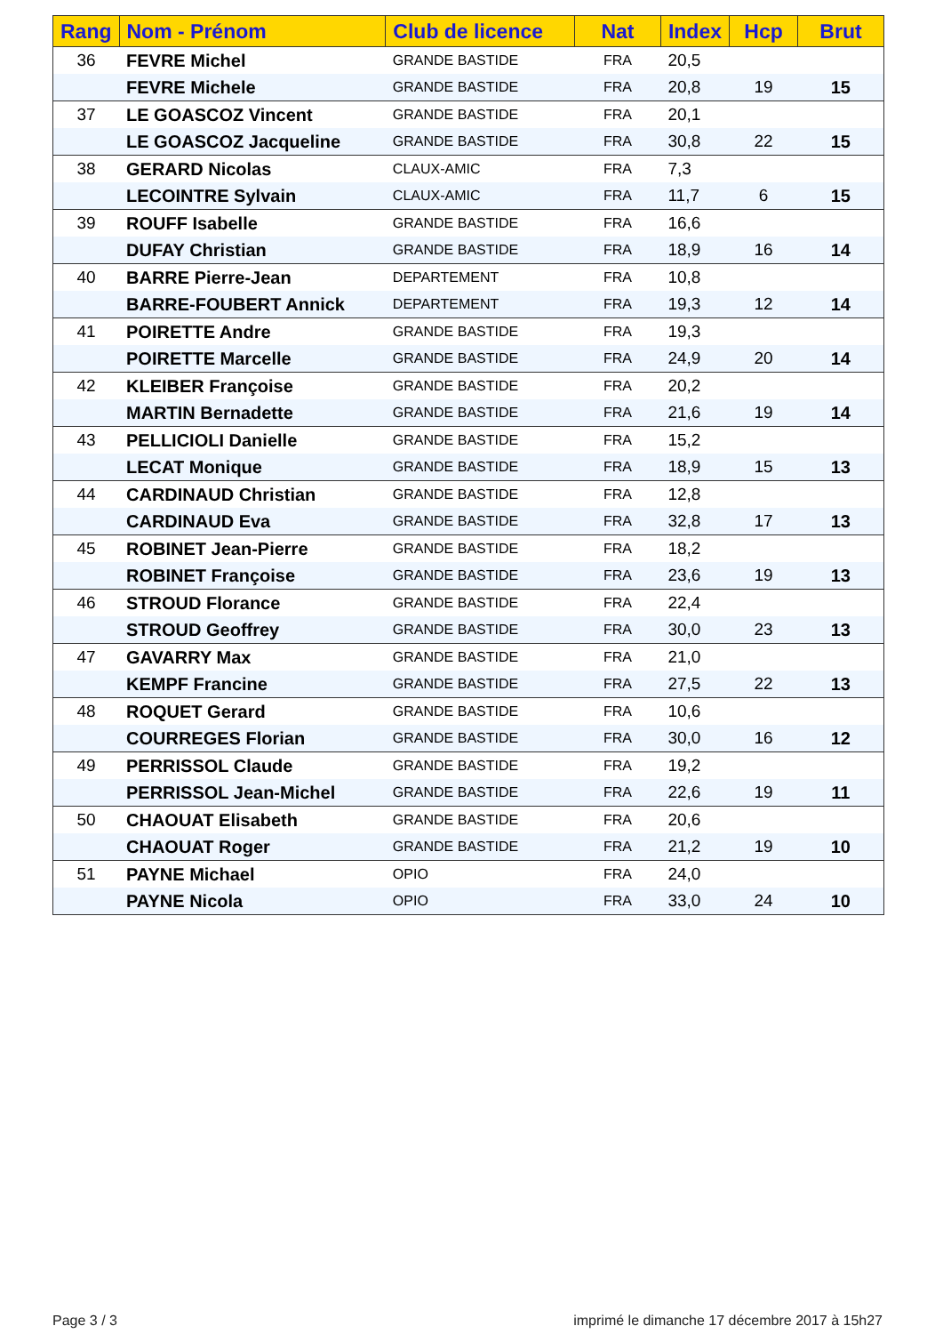| Rang | Nom - Prénom | Club de licence | Nat | Index | Hcp | Brut |
| --- | --- | --- | --- | --- | --- | --- |
| 36 | FEVRE Michel | GRANDE BASTIDE | FRA | 20,5 | | |
| | FEVRE Michele | GRANDE BASTIDE | FRA | 20,8 | 19 | 15 |
| 37 | LE GOASCOZ Vincent | GRANDE BASTIDE | FRA | 20,1 | | |
| | LE GOASCOZ Jacqueline | GRANDE BASTIDE | FRA | 30,8 | 22 | 15 |
| 38 | GERARD Nicolas | CLAUX-AMIC | FRA | 7,3 | | |
| | LECOINTRE Sylvain | CLAUX-AMIC | FRA | 11,7 | 6 | 15 |
| 39 | ROUFF Isabelle | GRANDE BASTIDE | FRA | 16,6 | | |
| | DUFAY Christian | GRANDE BASTIDE | FRA | 18,9 | 16 | 14 |
| 40 | BARRE Pierre-Jean | DEPARTEMENT | FRA | 10,8 | | |
| | BARRE-FOUBERT Annick | DEPARTEMENT | FRA | 19,3 | 12 | 14 |
| 41 | POIRETTE Andre | GRANDE BASTIDE | FRA | 19,3 | | |
| | POIRETTE Marcelle | GRANDE BASTIDE | FRA | 24,9 | 20 | 14 |
| 42 | KLEIBER Françoise | GRANDE BASTIDE | FRA | 20,2 | | |
| | MARTIN Bernadette | GRANDE BASTIDE | FRA | 21,6 | 19 | 14 |
| 43 | PELLICIOLI Danielle | GRANDE BASTIDE | FRA | 15,2 | | |
| | LECAT Monique | GRANDE BASTIDE | FRA | 18,9 | 15 | 13 |
| 44 | CARDINAUD Christian | GRANDE BASTIDE | FRA | 12,8 | | |
| | CARDINAUD Eva | GRANDE BASTIDE | FRA | 32,8 | 17 | 13 |
| 45 | ROBINET Jean-Pierre | GRANDE BASTIDE | FRA | 18,2 | | |
| | ROBINET Françoise | GRANDE BASTIDE | FRA | 23,6 | 19 | 13 |
| 46 | STROUD Florance | GRANDE BASTIDE | FRA | 22,4 | | |
| | STROUD Geoffrey | GRANDE BASTIDE | FRA | 30,0 | 23 | 13 |
| 47 | GAVARRY Max | GRANDE BASTIDE | FRA | 21,0 | | |
| | KEMPF Francine | GRANDE BASTIDE | FRA | 27,5 | 22 | 13 |
| 48 | ROQUET Gerard | GRANDE BASTIDE | FRA | 10,6 | | |
| | COURREGES Florian | GRANDE BASTIDE | FRA | 30,0 | 16 | 12 |
| 49 | PERRISSOL Claude | GRANDE BASTIDE | FRA | 19,2 | | |
| | PERRISSOL Jean-Michel | GRANDE BASTIDE | FRA | 22,6 | 19 | 11 |
| 50 | CHAOUAT Elisabeth | GRANDE BASTIDE | FRA | 20,6 | | |
| | CHAOUAT Roger | GRANDE BASTIDE | FRA | 21,2 | 19 | 10 |
| 51 | PAYNE Michael | OPIO | FRA | 24,0 | | |
| | PAYNE Nicola | OPIO | FRA | 33,0 | 24 | 10 |
Page 3 / 3
imprimé le dimanche 17 décembre 2017 à 15h27